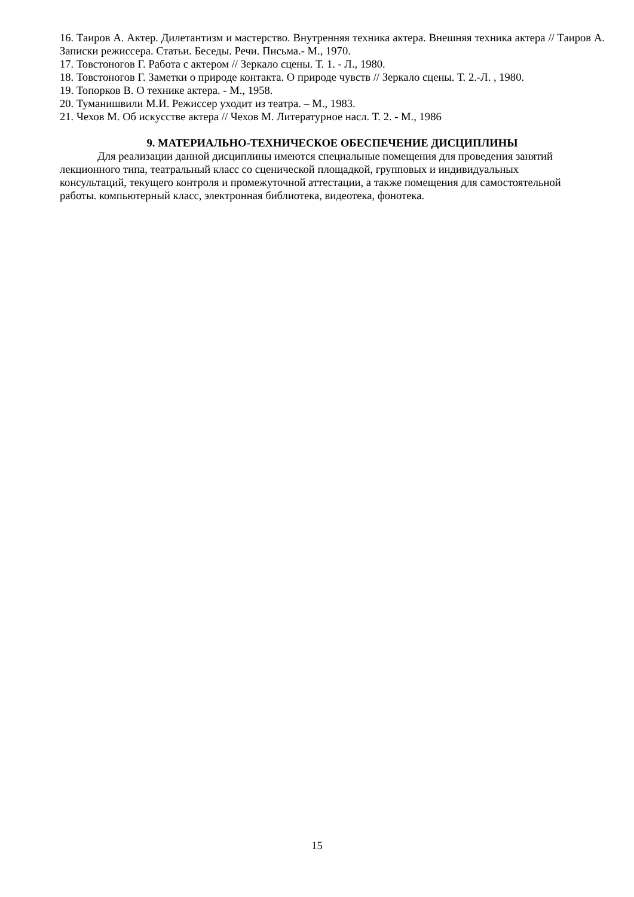16. Таиров А. Актер. Дилетантизм и мастерство. Внутренняя техника актера. Внешняя техника актера // Таиров А. Записки режиссера. Статьи. Беседы. Речи. Письма.- М., 1970.
17. Товстоногов Г. Работа с актером // Зеркало сцены. Т. 1. - Л., 1980.
18. Товстоногов Г. Заметки о природе контакта. О природе чувств // Зеркало сцены. Т. 2.-Л. , 1980.
19. Топорков В. О технике актера. - М., 1958.
20. Туманишвили М.И. Режиссер уходит из театра. – М., 1983.
21. Чехов М. Об искусстве актера // Чехов М. Литературное насл. Т. 2. - М., 1986
9. МАТЕРИАЛЬНО-ТЕХНИЧЕСКОЕ ОБЕСПЕЧЕНИЕ ДИСЦИПЛИНЫ
Для реализации данной дисциплины имеются специальные помещения для проведения занятий лекционного типа, театральный класс со сценической площадкой, групповых и индивидуальных консультаций, текущего контроля и промежуточной аттестации, а также помещения для самостоятельной работы. компьютерный класс, электронная библиотека, видеотека, фонотека.
15